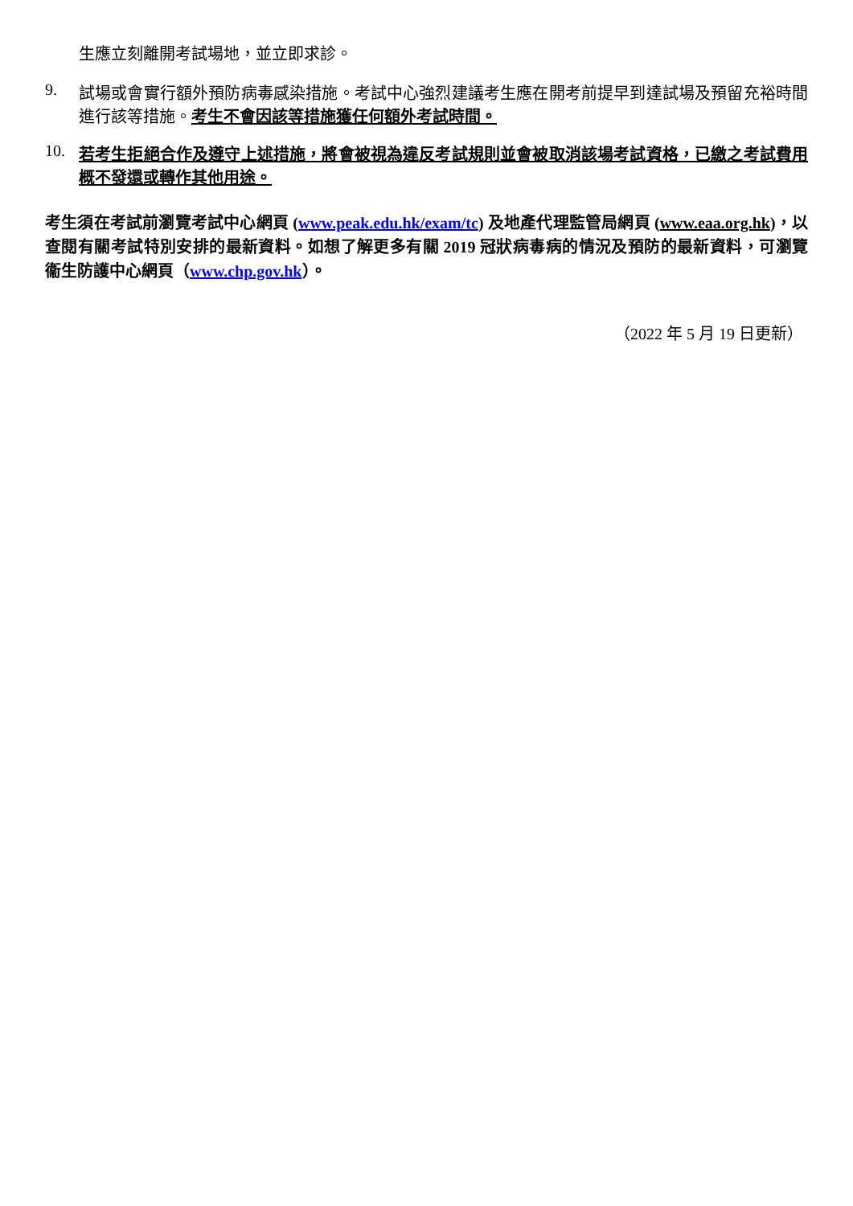生應立刻離開考試場地，並立即求診。
9. 試場或會實行額外預防病毒感染措施。考試中心強烈建議考生應在開考前提早到達試場及預留充裕時間進行該等措施。考生不會因該等措施獲任何額外考試時間。
10. 若考生拒絕合作及遵守上述措施，將會被視為違反考試規則並會被取消該場考試資格，已繳之考試費用概不發還或轉作其他用途。
考生須在考試前瀏覽考試中心網頁 (www.peak.edu.hk/exam/tc) 及地產代理監管局網頁 (www.eaa.org.hk)，以查閱有關考試特別安排的最新資料。如想了解更多有關 2019 冠狀病毒病的情況及預防的最新資料，可瀏覽衞生防護中心網頁（www.chp.gov.hk）。
（2022 年 5 月 19 日更新）